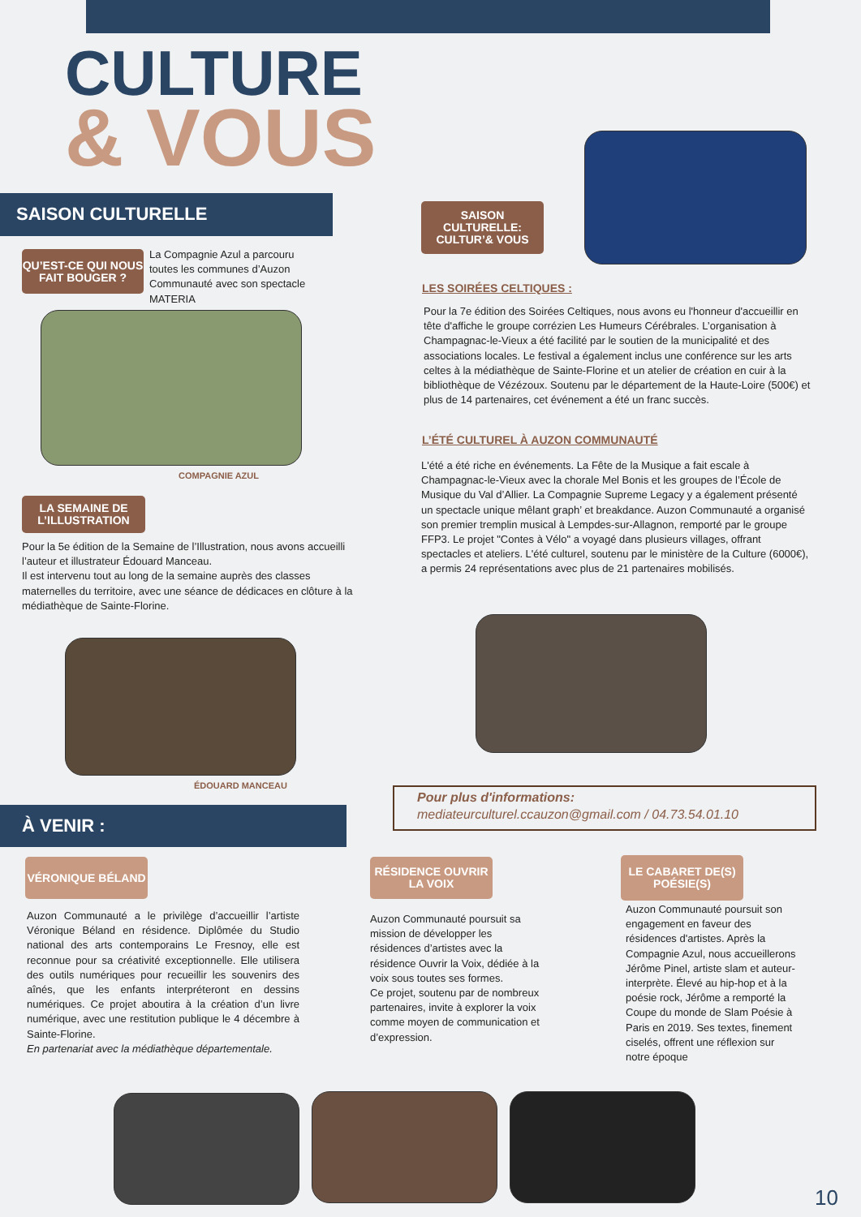CULTURE
& VOUS
SAISON CULTURELLE
QU’EST-CE QUI NOUS FAIT BOUGER ?
La Compagnie Azul a parcouru toutes les communes d’Auzon Communauté avec son spectacle MATERIA
COMPAGNIE AZUL
LA SEMAINE DE L’ILLUSTRATION
Pour la 5e édition de la Semaine de l’Illustration, nous avons accueilli l’auteur et illustrateur Édouard Manceau.
Il est intervenu tout au long de la semaine auprès des classes maternelles du territoire, avec une séance de dédicaces en clôture à la médiathèque de Sainte-Florine.
ÉDOUARD MANCEAU
SAISON CULTURELLE: CULTUR’& VOUS
LES SOIRÉES CELTIQUES :
Pour la 7e édition des Soirées Celtiques, nous avons eu l'honneur d'accueillir en tête d'affiche le groupe corrézien Les Humeurs Cérébrales. L’organisation à Champagnac-le-Vieux a été facilité par le soutien de la municipalité et des associations locales. Le festival a également inclus une conférence sur les arts celtes à la médiathèque de Sainte-Florine et un atelier de création en cuir à la bibliothèque de Vézézoux. Soutenu par le département de la Haute-Loire (500€) et plus de 14 partenaires, cet événement a été un franc succès.
L’ÉTÉ CULTUREL À AUZON COMMUNAUTÉ
L'été a été riche en événements. La Fête de la Musique a fait escale à Champagnac-le-Vieux avec la chorale Mel Bonis et les groupes de l’École de Musique du Val d’Allier. La Compagnie Supreme Legacy y a également présenté un spectacle unique mêlant graph’ et breakdance. Auzon Communauté a organisé son premier tremplin musical à Lempdes-sur-Allagnon, remporté par le groupe FFP3. Le projet "Contes à Vélo" a voyagé dans plusieurs villages, offrant spectacles et ateliers. L'été culturel, soutenu par le ministère de la Culture (6000€), a permis 24 représentations avec plus de 21 partenaires mobilisés.
Pour plus d'informations:
mediateurculturel.ccauzon@gmail.com / 04.73.54.01.10
À VENIR :
VÉRONIQUE BÉLAND
RÉSIDENCE OUVRIR LA VOIX
LE CABARET DE(S) POÉSIE(S)
Auzon Communauté a le privilège d’accueillir l’artiste Véronique Béland en résidence. Diplômée du Studio national des arts contemporains Le Fresnoy, elle est reconnue pour sa créativité exceptionnelle. Elle utilisera des outils numériques pour recueillir les souvenirs des aînés, que les enfants interpréteront en dessins numériques. Ce projet aboutira à la création d’un livre numérique, avec une restitution publique le 4 décembre à Sainte-Florine.
En partenariat avec la médiathèque départementale.
Auzon Communauté poursuit sa mission de développer les résidences d’artistes avec la résidence Ouvrir la Voix, dédiée à la voix sous toutes ses formes.
Ce projet, soutenu par de nombreux partenaires, invite à explorer la voix comme moyen de communication et d’expression.
Auzon Communauté poursuit son engagement en faveur des résidences d'artistes. Après la Compagnie Azul, nous accueillerons Jérôme Pinel, artiste slam et auteur-interprète. Élevé au hip-hop et à la poésie rock, Jérôme a remporté la Coupe du monde de Slam Poésie à Paris en 2019. Ses textes, finement ciselés, offrent une réflexion sur notre époque
10